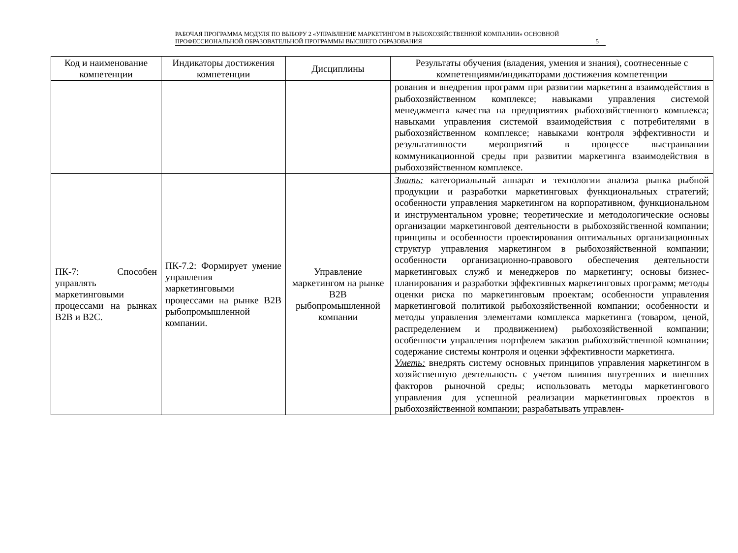РАБОЧАЯ ПРОГРАММА МОДУЛЯ ПО ВЫБОРУ 2 «УПРАВЛЕНИЕ МАРКЕТИНГОМ В РЫБОХОЗЯЙСТВЕННОЙ КОМПАНИИ» ОСНОВНОЙ ПРОФЕССИОНАЛЬНОЙ ОБРАЗОВАТЕЛЬНОЙ ПРОГРАММЫ ВЫСШЕГО ОБРАЗОВАНИЯ
5
| Код и наименование компетенции | Индикаторы достижения компетенции | Дисциплины | Результаты обучения (владения, умения и знания), соотнесенные с компетенциями/индикаторами достижения компетенции |
| --- | --- | --- | --- |
| | | | рования и внедрения программ при развитии маркетинга взаимодействия в рыбохозяйственном комплексе; навыками управления системой менеджмента качества на предприятиях рыбохозяйственного комплекса; навыками управления системой взаимодействия с потребителями в рыбохозяйственном комплексе; навыками контроля эффективности и результативности мероприятий в процессе выстраивании коммуникационной среды при развитии маркетинга взаимодействия в рыбохозяйственном комплексе. |
| ПК-7: Способен управлять маркетинговыми процессами на рынках B2B и B2C. | ПК-7.2: Формирует умение управления маркетинговыми процессами на рынке B2B рыбопромышленной компании. | Управление маркетингом на рынке B2B рыбопромышленной компании | Знать: категориальный аппарат и технологии анализа рынка рыбной продукции и разработки маркетинговых функциональных стратегий; особенности управления маркетингом на корпоративном, функциональном и инструментальном уровне; теоретические и методологические основы организации маркетинговой деятельности в рыбохозяйственной компании; принципы и особенности проектирования оптимальных организационных структур управления маркетингом в рыбохозяйственной компании; особенности организационно-правового обеспечения деятельности маркетинговых служб и менеджеров по маркетингу; основы бизнес-планирования и разработки эффективных маркетинговых программ; методы оценки риска по маркетинговым проектам; особенности управления маркетинговой политикой рыбохозяйственной компании; особенности и методы управления элементами комплекса маркетинга (товаром, ценой, распределением и продвижением) рыбохозяйственной компании; особенности управления портфелем заказов рыбохозяйственной компании; содержание системы контроля и оценки эффективности маркетинга. Уметь: внедрять систему основных принципов управления маркетингом в хозяйственную деятельность с учетом влияния внутренних и внешних факторов рыночной среды; использовать методы маркетингового управления для успешной реализации маркетинговых проектов в рыбохозяйственной компании; разрабатывать управлен- |